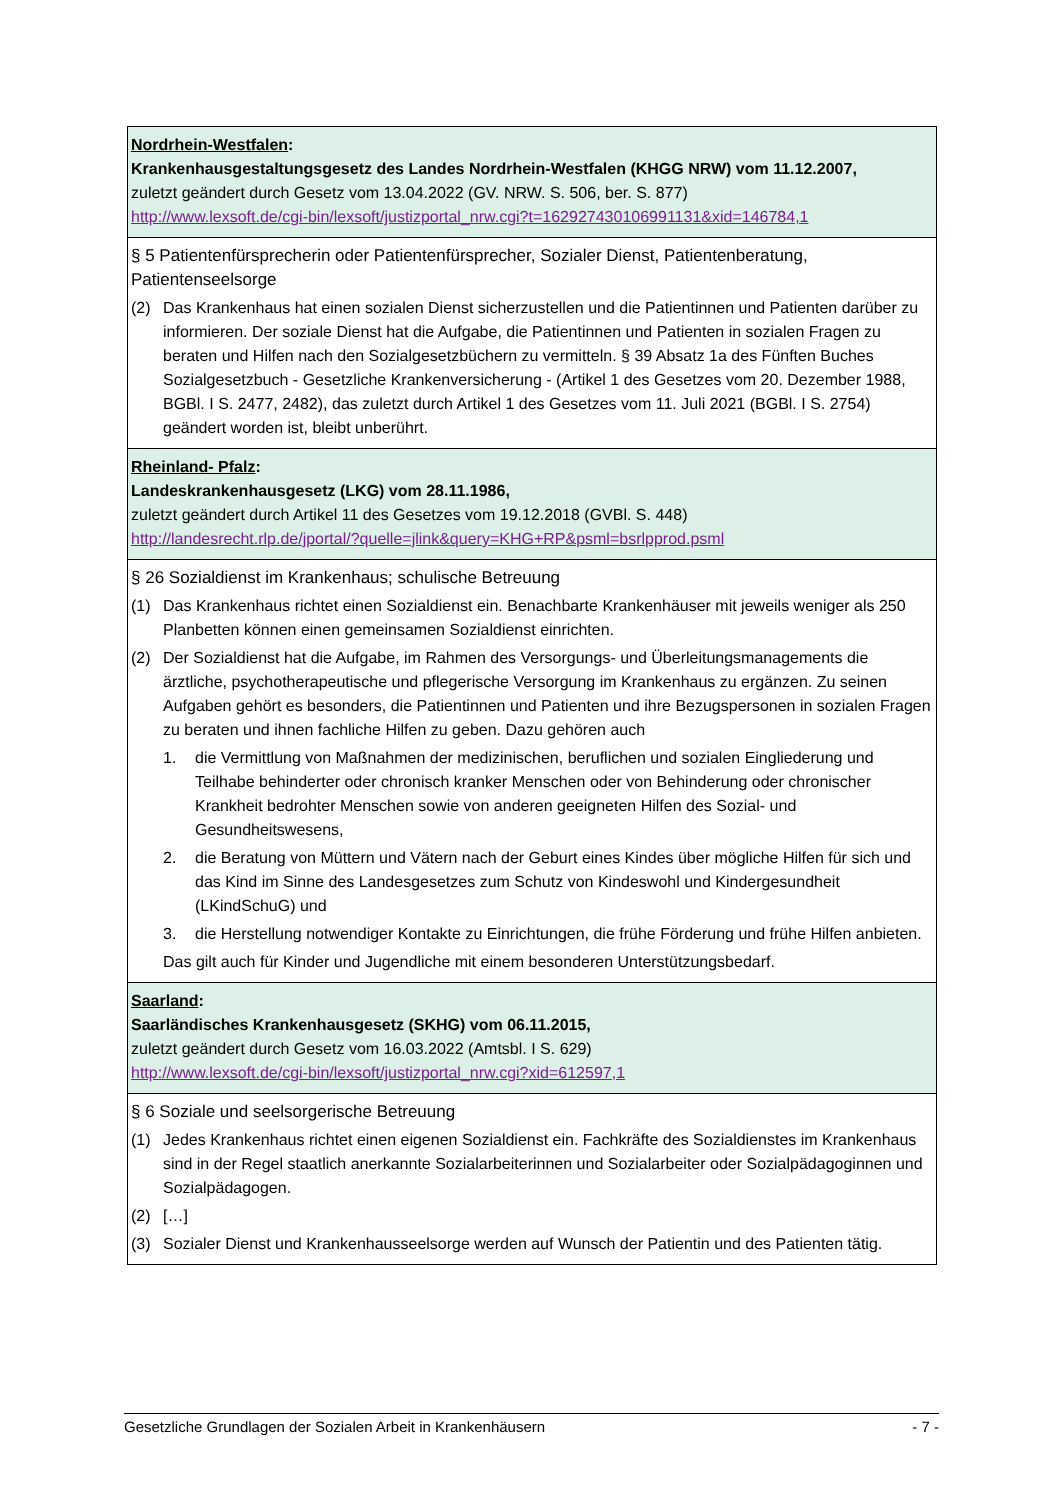| Nordrhein-Westfalen : Krankenhausgestaltungsgesetz des Landes Nordrhein-Westfalen (KHGG NRW) vom 11.12.2007, zuletzt geändert durch Gesetz vom 13.04.2022 (GV. NRW. S. 506, ber. S. 877) http://www.lexsoft.de/cgi-bin/lexsoft/justizportal_nrw.cgi?t=162927430106991131&xid=146784,1 |
| § 5 Patientenfürsprecherin oder Patientenfürsprecher, Sozialer Dienst, Patientenberatung, Patientenseelsorge (2) Das Krankenhaus hat einen sozialen Dienst sicherzustellen und die Patientinnen und Patienten darüber zu informieren. Der soziale Dienst hat die Aufgabe, die Patientinnen und Patienten in sozialen Fragen zu beraten und Hilfen nach den Sozialgesetzbüchern zu vermitteln. § 39 Absatz 1a des Fünften Buches Sozialgesetzbuch - Gesetzliche Krankenversicherung - (Artikel 1 des Gesetzes vom 20. Dezember 1988, BGBl. I S. 2477, 2482), das zuletzt durch Artikel 1 des Gesetzes vom 11. Juli 2021 (BGBl. I S. 2754) geändert worden ist, bleibt unberührt. |
| Rheinland- Pfalz : Landeskrankenhausgesetz (LKG) vom 28.11.1986, zuletzt geändert durch Artikel 11 des Gesetzes vom 19.12.2018 (GVBl. S. 448) http://landesrecht.rlp.de/jportal/?quelle=jlink&query=KHG+RP&psml=bsrlpprod.psml |
| § 26 Sozialdienst im Krankenhaus; schulische Betreuung (1) Das Krankenhaus richtet einen Sozialdienst ein. Benachbarte Krankenhäuser mit jeweils weniger als 250 Planbetten können einen gemeinsamen Sozialdienst einrichten. (2) Der Sozialdienst hat die Aufgabe, im Rahmen des Versorgungs- und Überleitungsmanagements die ärztliche, psychotherapeutische und pflegerische Versorgung im Krankenhaus zu ergänzen. Zu seinen Aufgaben gehört es besonders, die Patientinnen und Patienten und ihre Bezugspersonen in sozialen Fragen zu beraten und ihnen fachliche Hilfen zu geben. Dazu gehören auch 1. die Vermittlung von Maßnahmen der medizinischen, beruflichen und sozialen Eingliederung und Teilhabe behinderter oder chronisch kranker Menschen oder von Behinderung oder chronischer Krankheit bedrohter Menschen sowie von anderen geeigneten Hilfen des Sozial- und Gesundheitswesens, 2. die Beratung von Müttern und Vätern nach der Geburt eines Kindes über mögliche Hilfen für sich und das Kind im Sinne des Landesgesetzes zum Schutz von Kindeswohl und Kindergesundheit (LKindSchuG) und 3. die Herstellung notwendiger Kontakte zu Einrichtungen, die frühe Förderung und frühe Hilfen anbieten. Das gilt auch für Kinder und Jugendliche mit einem besonderen Unterstützungsbedarf. |
| Saarland : Saarländisches Krankenhausgesetz (SKHG) vom 06.11.2015, zuletzt geändert durch Gesetz vom 16.03.2022 (Amtsbl. I S. 629) http://www.lexsoft.de/cgi-bin/lexsoft/justizportal_nrw.cgi?xid=612597,1 |
| § 6 Soziale und seelsorgerische Betreuung (1) Jedes Krankenhaus richtet einen eigenen Sozialdienst ein. Fachkräfte des Sozialdienstes im Krankenhaus sind in der Regel staatlich anerkannte Sozialarbeiterinnen und Sozialarbeiter oder Sozialpädagoginnen und Sozialpädagogen. (2) […] (3) Sozialer Dienst und Krankenhausseelsorge werden auf Wunsch der Patientin und des Patienten tätig. |
Gesetzliche Grundlagen der Sozialen Arbeit in Krankenhäusern - 7 -